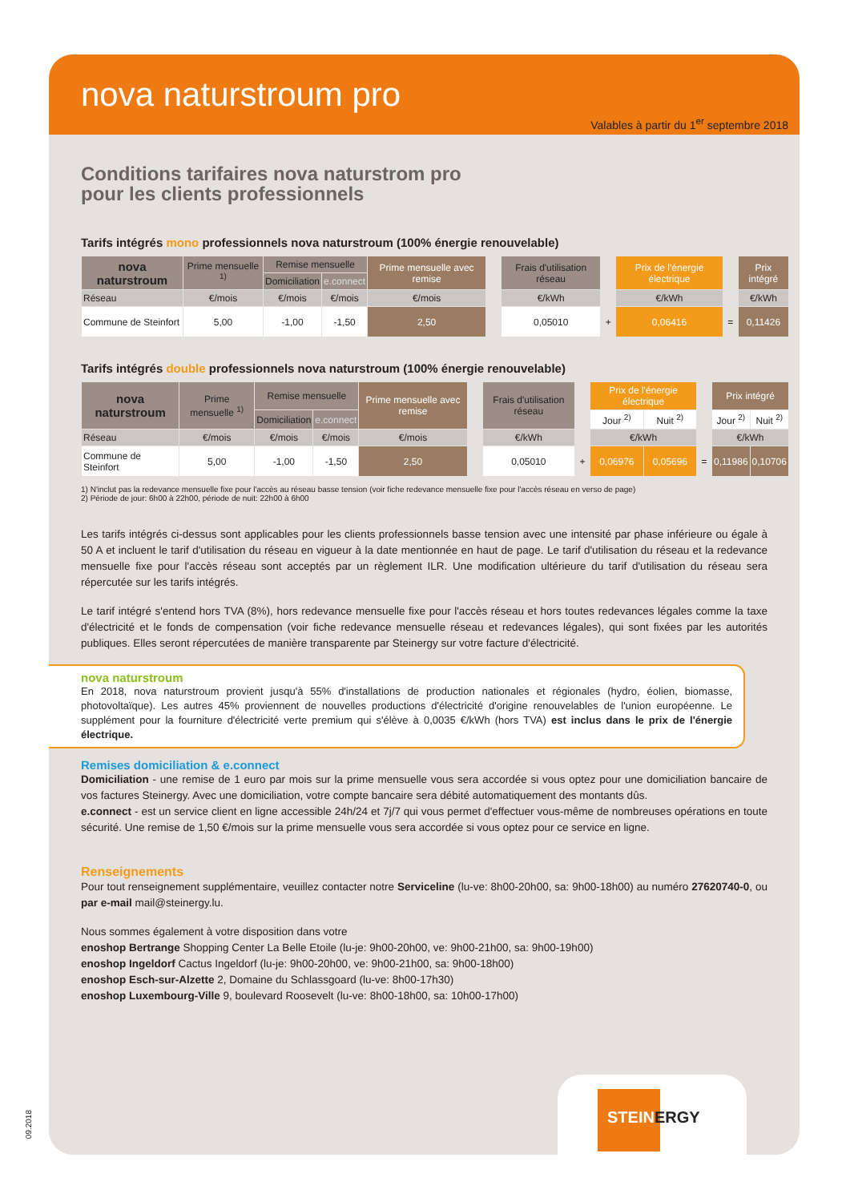nova naturstroum pro
Valables à partir du 1<sup>er</sup> septembre 2018
Conditions tarifaires nova naturstrom pro
pour les clients professionnels
Tarifs intégrés mono professionnels nova naturstroum (100% énergie renouvelable)
| nova naturstroum | Prime mensuelle <sup>1)</sup> | Remise mensuelle | | Prime mensuelle avec remise | | Frais d'utilisation réseau | | Prix de l'énergie électrique | | Prix intégré |
| | | Domiciliation | e.connect | | | | | | | |
| Réseau | €/mois | €/mois | €/mois | €/mois | | €/kWh | | €/kWh | | €/kWh |
| Commune de Steinfort | 5,00 | -1,00 | -1,50 | 2,50 | | 0,05010 | + | 0,06416 | = | 0,11426 |
Tarifs intégrés double professionnels nova naturstroum (100% énergie renouvelable)
| nova naturstroum | Prime mensuelle <sup>1)</sup> | Remise mensuelle | | Prime mensuelle avec remise | | Frais d'utilisation réseau | | Prix de l'énergie électrique | | | Prix intégré | |
| | | Domiciliation | e.connect | | | | | Jour <sup>2)</sup> | Nuit <sup>2)</sup> | | Jour <sup>2)</sup> | Nuit <sup>2)</sup> |
| Réseau | €/mois | €/mois | €/mois | €/mois | | €/kWh | | €/kWh | | | €/kWh | |
| Commune de Steinfort | 5,00 | -1,00 | -1,50 | 2,50 | | 0,05010 | + | 0,06976 | 0,05696 | = | 0,11986 | 0,10706 |
1) N'inclut pas la redevance mensuelle fixe pour l'accès au réseau basse tension (voir fiche redevance mensuelle fixe pour l'accès réseau en verso de page)
2) Période de jour: 6h00 à 22h00, période de nuit: 22h00 à 6h00
Les tarifs intégrés ci-dessus sont applicables pour les clients professionnels basse tension avec une intensité par phase inférieure ou égale à 50 A et incluent le tarif d'utilisation du réseau en vigueur à la date mentionnée en haut de page. Le tarif d'utilisation du réseau et la redevance mensuelle fixe pour l'accès réseau sont acceptés par un règlement ILR. Une modification ultérieure du tarif d'utilisation du réseau sera répercutée sur les tarifs intégrés.
Le tarif intégré s'entend hors TVA (8%), hors redevance mensuelle fixe pour l'accès réseau et hors toutes redevances légales comme la taxe d'électricité et le fonds de compensation (voir fiche redevance mensuelle réseau et redevances légales), qui sont fixées par les autorités publiques. Elles seront répercutées de manière transparente par Steinergy sur votre facture d'électricité.
nova naturstroum
En 2018, nova naturstroum provient jusqu'à 55% d'installations de production nationales et régionales (hydro, éolien, biomasse, photovoltaïque). Les autres 45% proviennent de nouvelles productions d'électricité d'origine renouvelables de l'union européenne. Le supplément pour la fourniture d'électricité verte premium qui s'élève à 0,0035 €/kWh (hors TVA) est inclus dans le prix de l'énergie électrique.
Remises domiciliation & e.connect
Domiciliation - une remise de 1 euro par mois sur la prime mensuelle vous sera accordée si vous optez pour une domiciliation bancaire de vos factures Steinergy. Avec une domiciliation, votre compte bancaire sera débité automatiquement des montants dûs.
e.connect - est un service client en ligne accessible 24h/24 et 7j/7 qui vous permet d'effectuer vous-même de nombreuses opérations en toute sécurité. Une remise de 1,50 €/mois sur la prime mensuelle vous sera accordée si vous optez pour ce service en ligne.
Renseignements
Pour tout renseignement supplémentaire, veuillez contacter notre Serviceline (lu-ve: 8h00-20h00, sa: 9h00-18h00) au numéro 27620740-0, ou par e-mail mail@steinergy.lu.
Nous sommes également à votre disposition dans votre
enoshop Bertrange Shopping Center La Belle Etoile (lu-je: 9h00-20h00, ve: 9h00-21h00, sa: 9h00-19h00)
enoshop Ingeldorf Cactus Ingeldorf (lu-je: 9h00-20h00, ve: 9h00-21h00, sa: 9h00-18h00)
enoshop Esch-sur-Alzette 2, Domaine du Schlassgoard (lu-ve: 8h00-17h30)
enoshop Luxembourg-Ville 9, boulevard Roosevelt (lu-ve: 8h00-18h00, sa: 10h00-17h00)
STEINERGY
09.2018